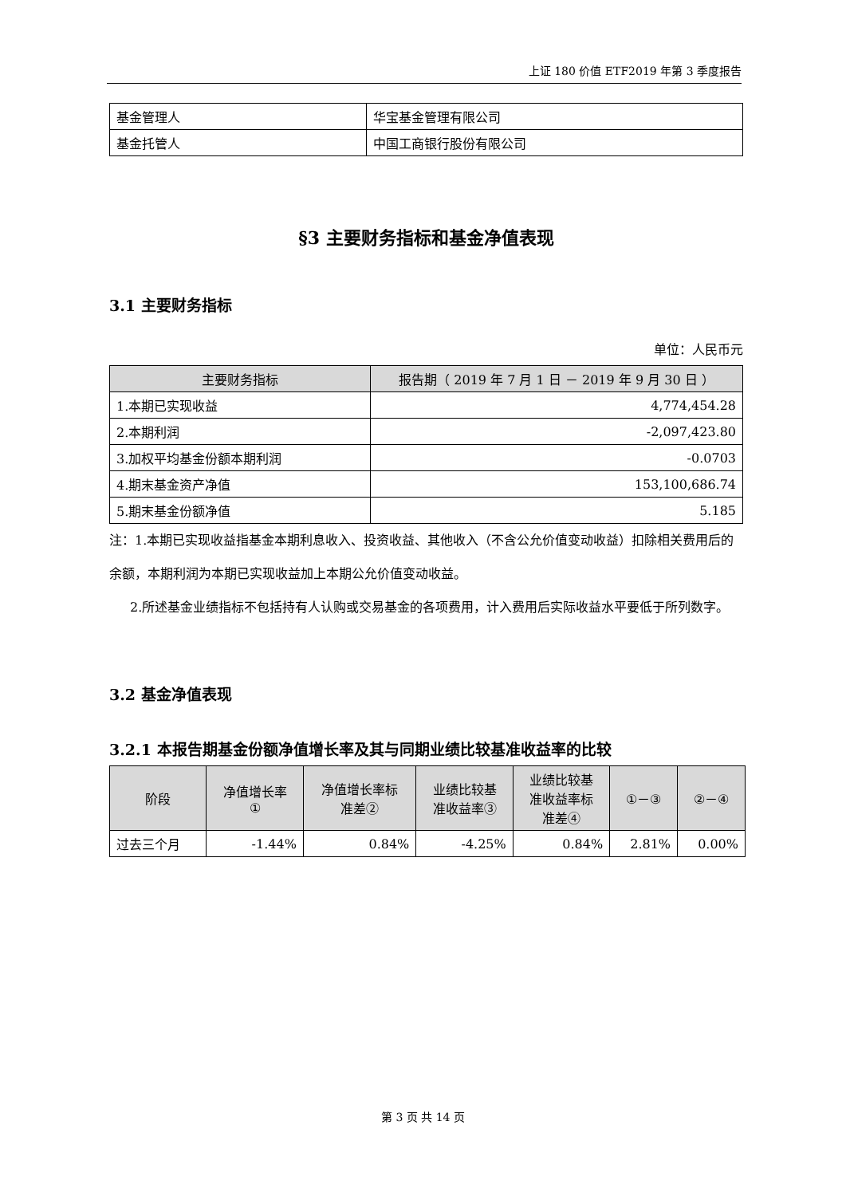上证 180 价值 ETF2019 年第 3 季度报告
| 基金管理人 | 华宝基金管理有限公司 |
| 基金托管人 | 中国工商银行股份有限公司 |
§3 主要财务指标和基金净值表现
3.1 主要财务指标
单位：人民币元
| 主要财务指标 | 报告期（ 2019 年 7 月 1 日 － 2019 年 9 月 30 日 ） |
| --- | --- |
| 1.本期已实现收益 | 4,774,454.28 |
| 2.本期利润 | -2,097,423.80 |
| 3.加权平均基金份额本期利润 | -0.0703 |
| 4.期末基金资产净值 | 153,100,686.74 |
| 5.期末基金份额净值 | 5.185 |
注：1.本期已实现收益指基金本期利息收入、投资收益、其他收入（不含公允价值变动收益）扣除相关费用后的余额，本期利润为本期已实现收益加上本期公允价值变动收益。
2.所述基金业绩指标不包括持有人认购或交易基金的各项费用，计入费用后实际收益水平要低于所列数字。
3.2 基金净值表现
3.2.1 本报告期基金份额净值增长率及其与同期业绩比较基准收益率的比较
| 阶段 | 净值增长率 ① | 净值增长率标 准差② | 业绩比较基 准收益率③ | 业绩比较基 准收益率标 准差④ | ①－③ | ②－④ |
| --- | --- | --- | --- | --- | --- | --- |
| 过去三个月 | -1.44% | 0.84% | -4.25% | 0.84% | 2.81% | 0.00% |
第 3 页 共 14 页